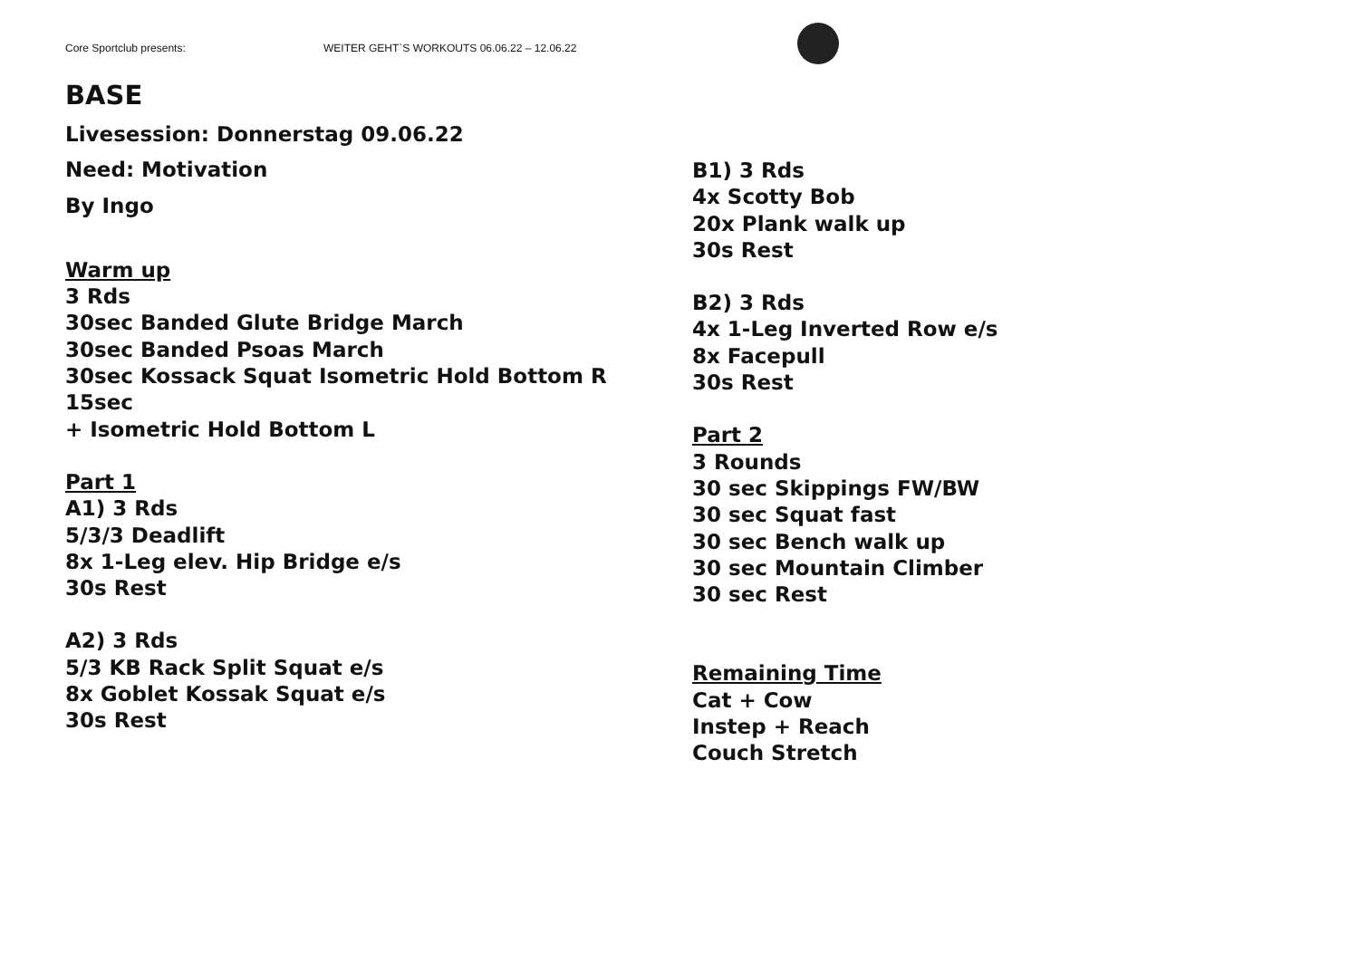Core Sportclub presents: WEITER GEHT`S WORKOUTS 06.06.22 – 12.06.22
BASE
Livesession: Donnerstag 09.06.22
Need: Motivation
By Ingo
Warm up
3 Rds
30sec Banded Glute Bridge March
30sec Banded Psoas March
30sec Kossack Squat Isometric Hold Bottom R 15sec
+ Isometric Hold Bottom L
Part 1
A1) 3 Rds
5/3/3 Deadlift
8x 1-Leg elev. Hip Bridge e/s
30s Rest
A2) 3 Rds
5/3 KB Rack Split Squat e/s
8x Goblet Kossak Squat e/s
30s Rest
B1) 3 Rds
4x Scotty Bob
20x Plank walk up
30s Rest
B2) 3 Rds
4x 1-Leg Inverted Row e/s
8x Facepull
30s Rest
Part 2
3 Rounds
30 sec Skippings FW/BW
30 sec Squat fast
30 sec Bench walk up
30 sec Mountain Climber
30 sec Rest
Remaining Time
Cat + Cow
Instep + Reach
Couch Stretch